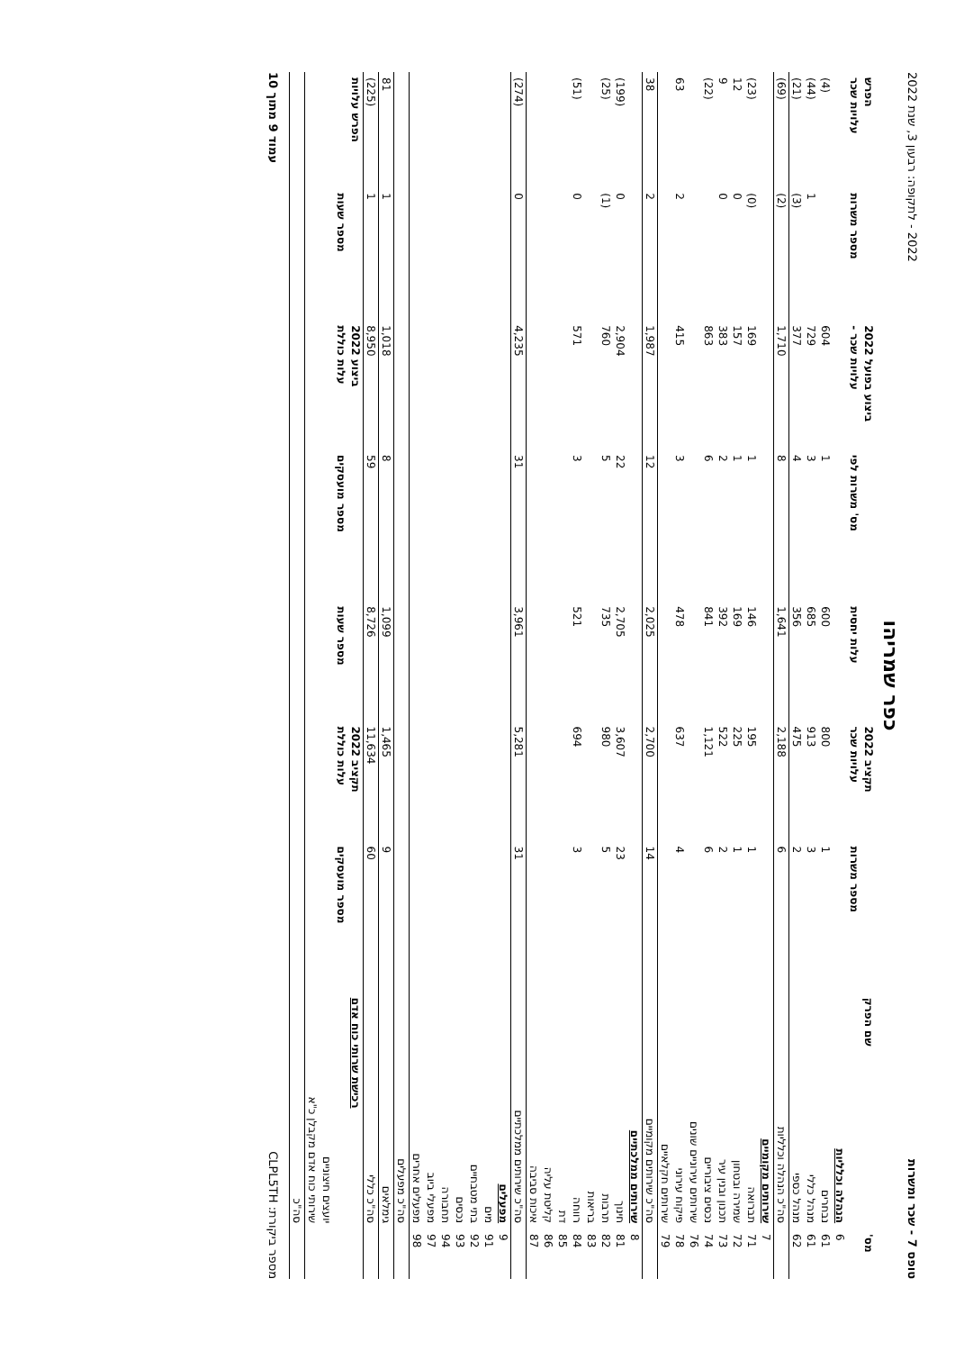טופס 7 - שכר ומשרות 2022 - לתקופה: רבעון 3, שנת 2022
כפר שמריהו
| מס' | שם הפרק | תקציב 2022 | | ביצוע בפועל 2022 | | | הפרש | |
| --- | --- | --- | --- | --- | --- | --- | --- | --- |
| | | מספר משרות | עלויות שכר | עלות יחסית | מס' משרות לפי | עלויות שכר - | מספר משרות | עלויות שכר |
| 6 | הנהלה וכלליות | | | | | | | |
| 61 | נבחרים | 1 | 800 | 600 | 1 | 604 | | (4) |
| 61 | מנהל כללי | 3 | 913 | 685 | 3 | 729 | 1 | (44) |
| 62 | מנהל כספי | 2 | 475 | 356 | 4 | 377 | (3) | (21) |
| | סה"כ הנהלה וכלליות | 6 | 2,188 | 1,641 | 8 | 1,710 | (2) | (69) |
| 7 | שירותים מקומיים | | | | | | | |
| 71 | תברואה | 1 | 195 | 146 | 1 | 169 | (0) | (23) |
| 72 | שמירה ובטחון | 1 | 225 | 169 | 1 | 157 | 0 | 12 |
| 73 | תכנון ובנין עיר | 2 | 522 | 392 | 2 | 383 | 0 | 9 |
| 74 | נכסים ציבוריים | 6 | 1,121 | 841 | 6 | 863 | | (22) |
| 76 | שירותים עירוניים שונים | | | | | | | |
| 78 | פיקוח עירוני | 4 | 637 | 478 | 3 | 415 | 2 | 63 |
| 79 | שירותים חקלאיים | | | | | | | |
| | סה"כ שירותים מקומיים | 14 | 2,700 | 2,025 | 12 | 1,987 | 2 | 38 |
| 8 | שירותים ממלכתיים | | | | | | | |
| 81 | חינוך | 23 | 3,607 | 2,705 | 22 | 2,904 | 0 | (199) |
| 82 | תרבות | 5 | 980 | 735 | 5 | 760 | (1) | (25) |
| 83 | בריאות | | | | | | | |
| 84 | רווחה | 3 | 694 | 521 | 3 | 571 | 0 | (51) |
| 85 | דת | | | | | | | |
| 86 | קליטת עליה | | | | | | | |
| 87 | איכות סביבה | | | | | | | |
| | סה"כ שירותים ממלכתיים | 31 | 5,281 | 3,961 | 31 | 4,235 | 0 | (274) |
| 9 | מפעלים | | | | | | | |
| 91 | מים | | | | | | | |
| 92 | בתי מטבחיים | | | | | | | |
| 93 | נכסים | | | | | | | |
| 94 | תחבורה | | | | | | | |
| 97 | מפעלי ביוב | | | | | | | |
| 98 | מפעלים אחרים | | | | | | | |
| | סה"כ מפעלים | | | | | | | |
| | גימלאים | 9 | 1,465 | 1,099 | 8 | 1,018 | 1 | 81 |
| | סה"כ כללי | 60 | 11,634 | 8,726 | 59 | 8,950 | 1 | (225) |
| | רכישת שרותי כוח אדם | תקציב 2022 | | | ביצוע 2022 | | הפרש עלויות | |
| | | מספר מועסקים | עלות כוללת | מספר שעות | מספר מועסקים | עלות כוללת | מספר שעות | |
| | יועצים חיצוניים | | | | | | | |
| | שירותי כוח אדם מקבלן כ"א | | | | | | | |
| | סה"כ | | | | | | | |
מספר ביקורת: CLPL5TH עמוד 9 מתוך 10